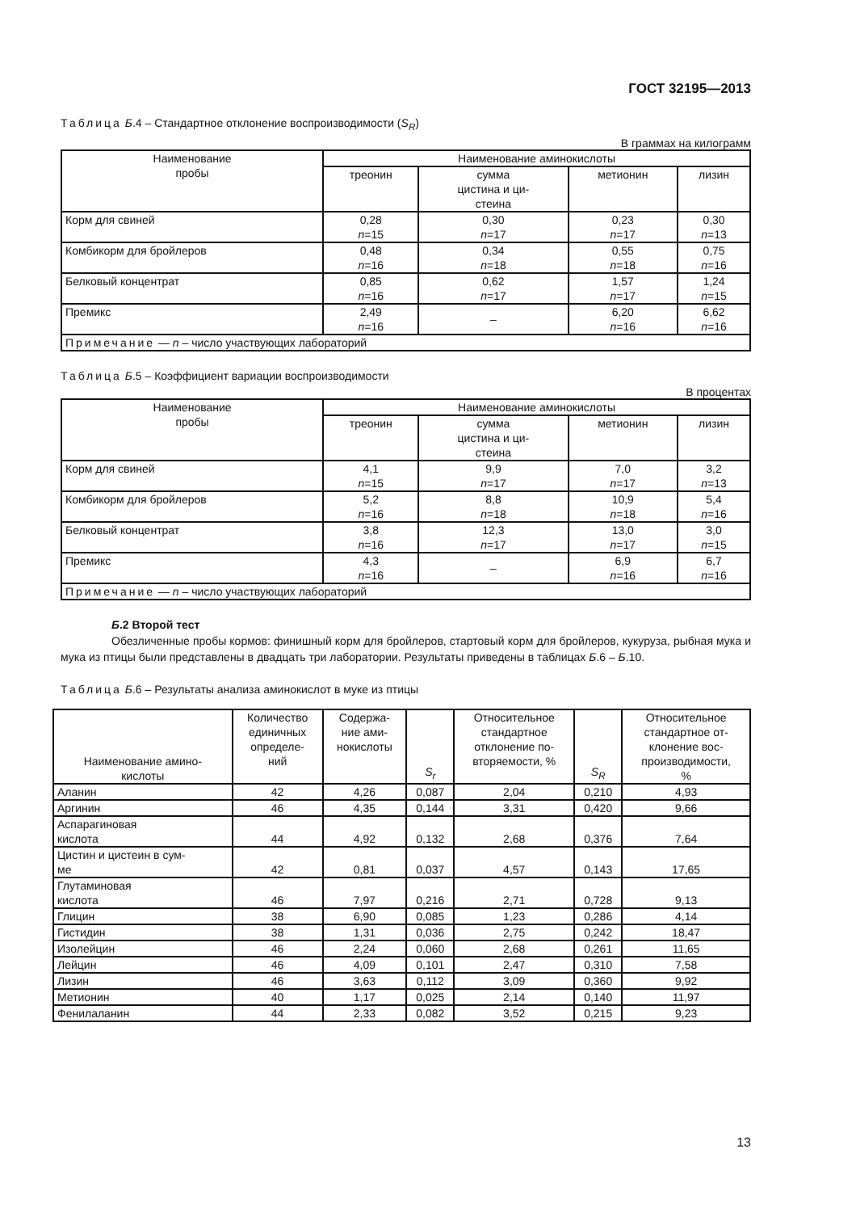ГОСТ 32195—2013
Таблица Б.4 – Стандартное отклонение воспроизводимости (S<sub>R</sub>)
В граммах на килограмм
| Наименование пробы | Наименование аминокислоты | | | |
| --- | --- | --- | --- | --- |
| | треонин | сумма цистина и ци- стеина | метионин | лизин |
| Корм для свиней | 0,28 n =15 | 0,30 n =17 | 0,23 n =17 | 0,30 n =13 |
| Комбикорм для бройлеров | 0,48 n =16 | 0,34 n =18 | 0,55 n =18 | 0,75 n =16 |
| Белковый концентрат | 0,85 n =16 | 0,62 n =17 | 1,57 n =17 | 1,24 n =15 |
| Премикс | 2,49 n =16 | – | 6,20 n =16 | 6,62 n =16 |
| Примечание — n – число участвующих лабораторий | | | | |
Таблица Б.5 – Коэффициент вариации воспроизводимости
В процентах
| Наименование пробы | Наименование аминокислоты | | | |
| --- | --- | --- | --- | --- |
| | треонин | сумма цистина и ци- стеина | метионин | лизин |
| Корм для свиней | 4,1 n =15 | 9,9 n =17 | 7,0 n =17 | 3,2 n =13 |
| Комбикорм для бройлеров | 5,2 n =16 | 8,8 n =18 | 10,9 n =18 | 5,4 n =16 |
| Белковый концентрат | 3,8 n =16 | 12,3 n =17 | 13,0 n =17 | 3,0 n =15 |
| Премикс | 4,3 n =16 | – | 6,9 n =16 | 6,7 n =16 |
| Примечание — n – число участвующих лабораторий | | | | |
Б.2 Второй тест
Обезличенные пробы кормов: финишный корм для бройлеров, стартовый корм для бройлеров, кукуруза, рыбная мука и мука из птицы были представлены в двадцать три лаборатории. Результаты приведены в таблицах Б.6 – Б.10.
Таблица Б.6 – Результаты анализа аминокислот в муке из птицы
| Наименование амино- кислоты | Количество единичных определе- ний | Содержа- ние ами- нокислоты | S<sub>r</sub> | Относительное стандартное отклонение по- вторяемости, % | S<sub>R</sub> | Относительное стандартное от- клонение вос- производимости, % |
| --- | --- | --- | --- | --- | --- | --- |
| Аланин | 42 | 4,26 | 0,087 | 2,04 | 0,210 | 4,93 |
| Аргинин | 46 | 4,35 | 0,144 | 3,31 | 0,420 | 9,66 |
| Аспарагиновая кислота | 44 | 4,92 | 0,132 | 2,68 | 0,376 | 7,64 |
| Цистин и цистеин в сум- ме | 42 | 0,81 | 0,037 | 4,57 | 0,143 | 17,65 |
| Глутаминовая кислота | 46 | 7,97 | 0,216 | 2,71 | 0,728 | 9,13 |
| Глицин | 38 | 6,90 | 0,085 | 1,23 | 0,286 | 4,14 |
| Гистидин | 38 | 1,31 | 0,036 | 2,75 | 0,242 | 18,47 |
| Изолейцин | 46 | 2,24 | 0,060 | 2,68 | 0,261 | 11,65 |
| Лейцин | 46 | 4,09 | 0,101 | 2,47 | 0,310 | 7,58 |
| Лизин | 46 | 3,63 | 0,112 | 3,09 | 0,360 | 9,92 |
| Метионин | 40 | 1,17 | 0,025 | 2,14 | 0,140 | 11,97 |
| Фенилаланин | 44 | 2,33 | 0,082 | 3,52 | 0,215 | 9,23 |
13